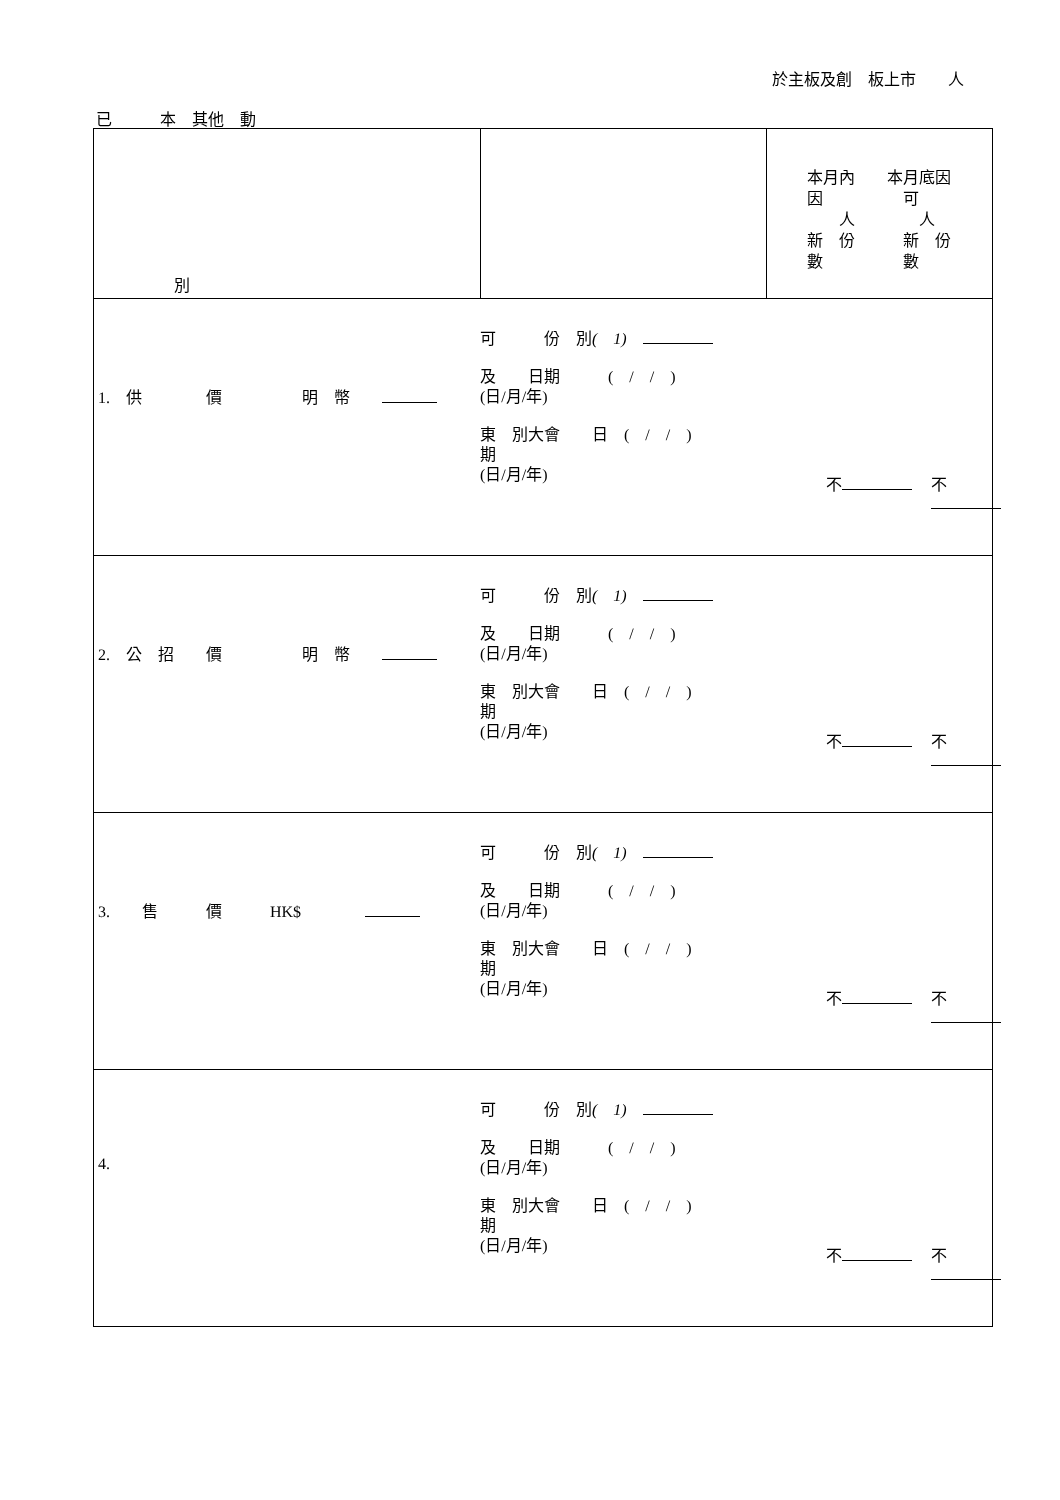於主板及創　板上市　　人
已　　　本　其他　動
| 別 | | 本月內 本月底因 因 可 人 人 新 份 新 份 數 數 |
| 1. 供 價 明 幣 | 可 份 別 ( 1) 及 日期 ( / / ) (日/月/年) 東 別大會 日 ( / / ) 期 (日/月/年) | 不 不 |
| 2. 公 招 價 明 幣 | 可 份 別 ( 1) 及 日期 ( / / ) (日/月/年) 東 別大會 日 ( / / ) 期 (日/月/年) | 不 不 |
| 3. 售 價 HK$ | 可 份 別 ( 1) 及 日期 ( / / ) (日/月/年) 東 別大會 日 ( / / ) 期 (日/月/年) | 不 不 |
| 4. | 可 份 別 ( 1) 及 日期 ( / / ) (日/月/年) 東 別大會 日 ( / / ) 期 (日/月/年) | 不 不 |